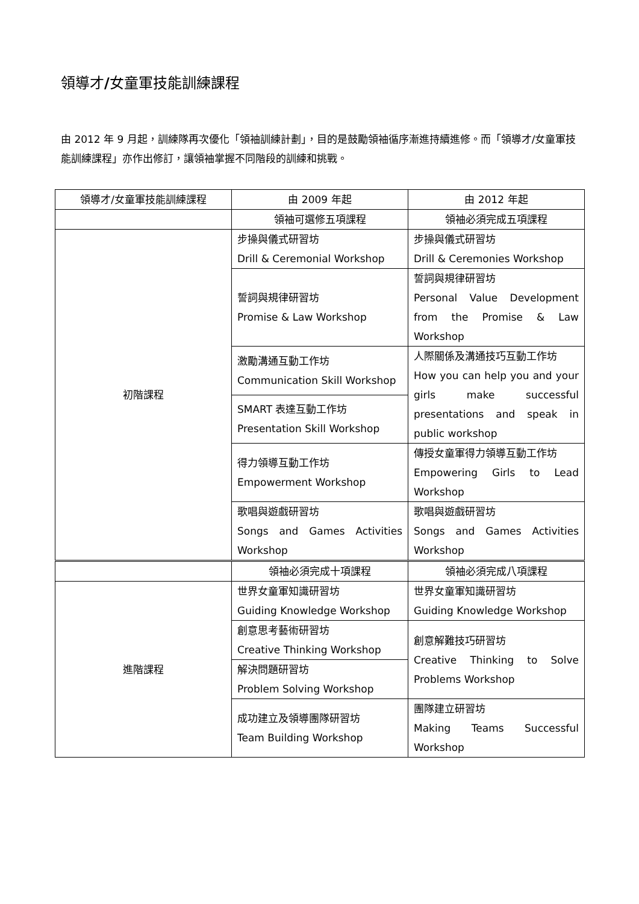領導才/女童軍技能訓練課程
由 2012 年 9 月起，訓練隊再次優化「領袖訓練計劃」，目的是鼓勵領袖循序漸進持續進修。而「領導才/女童軍技能訓練課程」亦作出修訂，讓領袖掌握不同階段的訓練和挑戰。
| 領導才/女童軍技能訓練課程 | 由 2009 年起 | 由 2012 年起 |
| --- | --- | --- |
| | 領袖可選修五項課程 | 領袖必須完成五項課程 |
| 初階課程 | 步操與儀式研習坊 Drill & Ceremonial Workshop | 步操與儀式研習坊 Drill & Ceremonies Workshop |
| | 誓詞與規律研習坊 Promise & Law Workshop | 誓詞與規律研習坊 Personal Value Development from the Promise & Law Workshop |
| | 激勵溝通互動工作坊 Communication Skill Workshop | 人際關係及溝通技巧互動工作坊 How you can help you and your girls make successful presentations and speak in public workshop |
| | SMART 表達互動工作坊 Presentation Skill Workshop | |
| | 得力領導互動工作坊 Empowerment Workshop | 傳授女童軍得力領導互動工作坊 Empowering Girls to Lead Workshop |
| | 歌唱與遊戲研習坊 Songs and Games Activities Workshop | 歌唱與遊戲研習坊 Songs and Games Activities Workshop |
| | 領袖必須完成十項課程 | 領袖必須完成八項課程 |
| 進階課程 | 世界女童軍知識研習坊 Guiding Knowledge Workshop | 世界女童軍知識研習坊 Guiding Knowledge Workshop |
| | 創意思考藝術研習坊 Creative Thinking Workshop | 創意解難技巧研習坊 Creative Thinking to Solve Problems Workshop |
| | 解決問題研習坊 Problem Solving Workshop | |
| | 成功建立及領導團隊研習坊 Team Building Workshop | 團隊建立研習坊 Making Teams Successful Workshop |